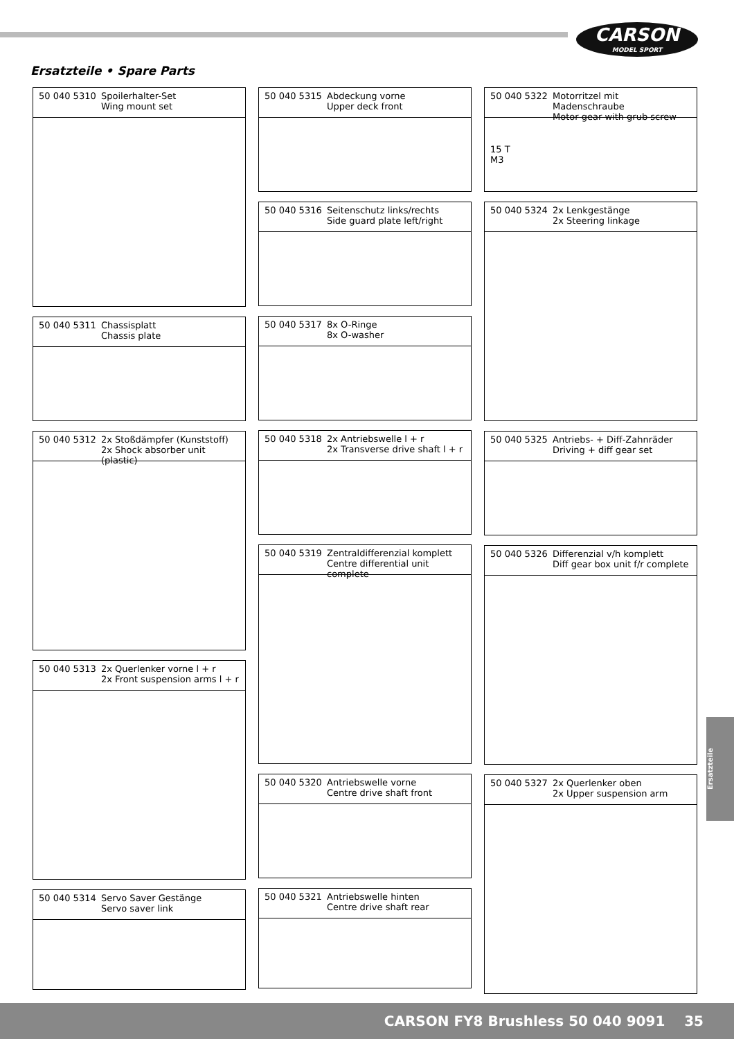CARSON
MODEL SPORT
Ersatzteile • Spare Parts
50 040 5310 Spoilerhalter-Set
Wing mount set
50 040 5311 Chassisplatt
Chassis plate
50 040 5312 2x Stoßdämpfer (Kunststoff)
2x Shock absorber unit (plastic)
50 040 5313 2x Querlenker vorne l + r
2x Front suspension arms l + r
50 040 5314 Servo Saver Gestänge
Servo saver link
50 040 5315 Abdeckung vorne
Upper deck front
50 040 5316 Seitenschutz links/rechts
Side guard plate left/right
50 040 5317 8x O-Ringe
8x O-washer
50 040 5318 2x Antriebswelle l + r
2x Transverse drive shaft l + r
50 040 5319 Zentraldifferenzial komplett
Centre differential unit complete
50 040 5320 Antriebswelle vorne
Centre drive shaft front
50 040 5321 Antriebswelle hinten
Centre drive shaft rear
50 040 5322 Motorritzel mit Madenschraube
Motor gear with grub screw
15 T
M3
50 040 5324 2x Lenkgestänge
2x Steering linkage
50 040 5325 Antriebs- + Diff-Zahnräder
Driving + diff gear set
50 040 5326 Differenzial v/h komplett
Diff gear box unit f/r complete
50 040 5327 2x Querlenker oben
2x Upper suspension arm
Ersatzteile
CARSON FY8 Brushless 50 040 9091 35